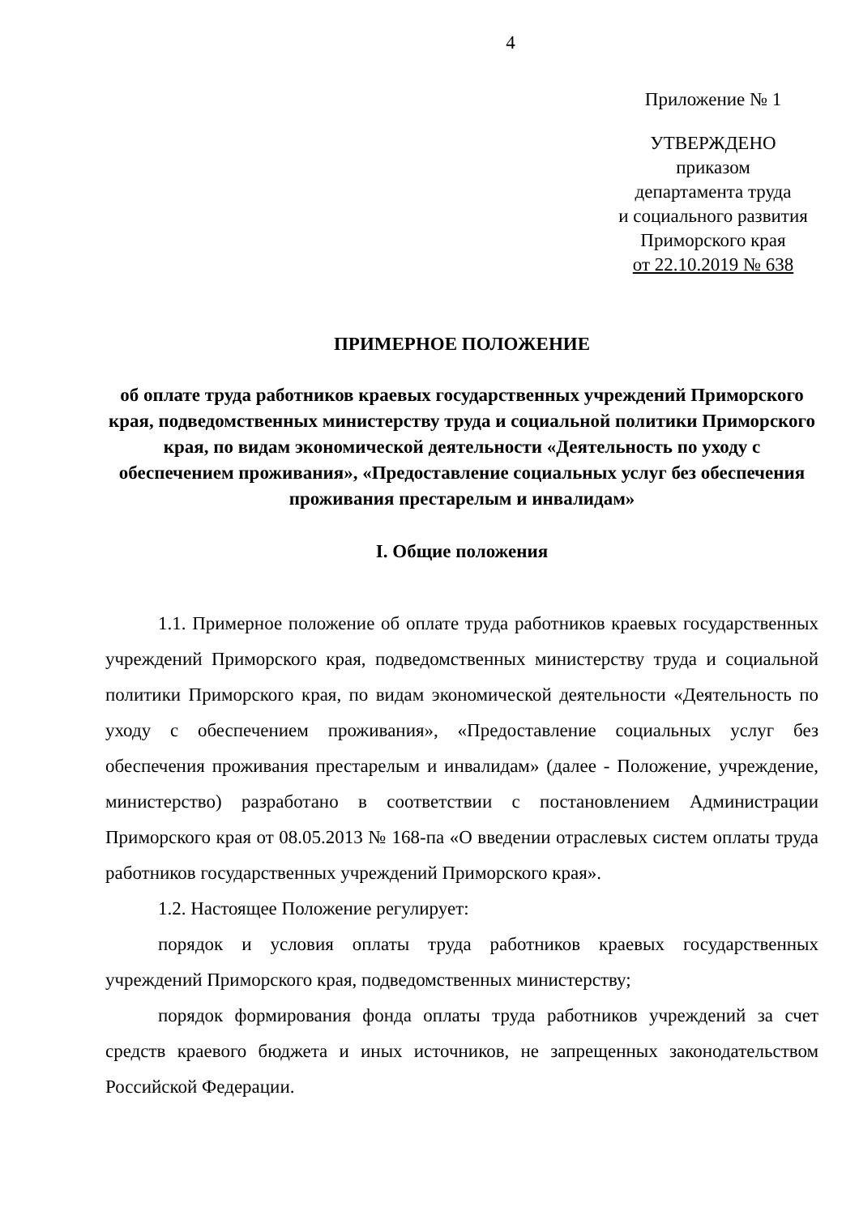4
Приложение № 1
УТВЕРЖДЕНО
приказом
департамента труда
и социального развития
Приморского края
от 22.10.2019 № 638
ПРИМЕРНОЕ ПОЛОЖЕНИЕ
об оплате труда работников краевых государственных учреждений Приморского края, подведомственных министерству труда и социальной политики Приморского края, по видам экономической деятельности «Деятельность по уходу с обеспечением проживания», «Предоставление социальных услуг без обеспечения проживания престарелым и инвалидам»
I. Общие положения
1.1. Примерное положение об оплате труда работников краевых государственных учреждений Приморского края, подведомственных министерству труда и социальной политики Приморского края, по видам экономической деятельности «Деятельность по уходу с обеспечением проживания», «Предоставление социальных услуг без обеспечения проживания престарелым и инвалидам» (далее - Положение, учреждение, министерство) разработано в соответствии с постановлением Администрации Приморского края от 08.05.2013 № 168-па «О введении отраслевых систем оплаты труда работников государственных учреждений Приморского края».
1.2. Настоящее Положение регулирует:
порядок и условия оплаты труда работников краевых государственных учреждений Приморского края, подведомственных министерству;
порядок формирования фонда оплаты труда работников учреждений за счет средств краевого бюджета и иных источников, не запрещенных законодательством Российской Федерации.